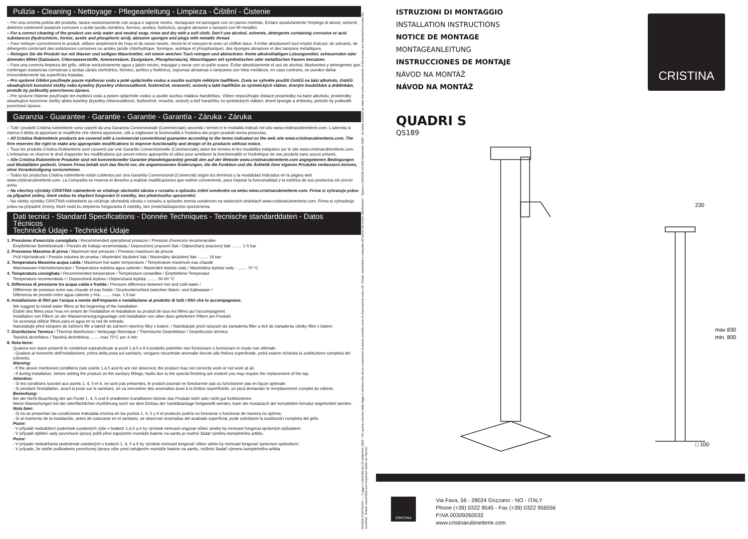Pulizia - Cleaning - Nettoyage - Pflegeanleitung - Limpieza - Čištění - Čistenie
– Per una corretta pulizia del prodotto, lavare esclusivamente con acqua e sapone neutro, risciaquare ed asciugare con un panno morbido. Evitare assolutamente l'impiego di alcool, solventi, detersivi contenenti sostanze corrosive o acide (acido cloridrico, formico, acetico, fosforico), spugne abrasive e tamponi con fili metallici.
– For a correct cleaning of the product use only water and neutral soap, rinse and dry with a soft cloth. Don't use alcohol, solvents, detergents containing corrosive or acid substances (hydrochloric, formic, acetic and phosphoric acid), abrasive sponges and plugs with metallic thread.
– Pour nettoyer correctement le produit, utilisez simplement de l'eau et du savon neutre, rincez-le et essuyez-le avec un chiffon doux. A éviter absolument tout emploi d'alcool, de solvants, de détergents contenant des substances corrosives ou acides (acide chlorhydrique, formique, acétique et phosphorique), des éponges abrasives et des tampons métalliques.
– Reinigen Sie die Produkt nur mit Wasser und seifigen Waschmittel, mit einem weichen Tuch reinigen und abtrocknen. Keine alkoholhaltigen Lösungsmittel, scheuernden oder ätzenden Mittel (Salzsäure, Chlorwasserstoffe, Ameisensäure, Essigsäure, Phosphorsäure), Waschlappen mit synthetischen oder metallischen Fasern benutzen.
– Para una correcta limpieza del grifo, utilizar exclusivamente agua y jabón neutro, enjuagar y secar con un paño suave. Evitar absolutamente el uso de alcohol, disolventes y detergentes que contengan sustancias corrosivas o ácidas (ácido clorhídrico, fórmico, acético y fosfórico), espumas abrasivas o tampones con hilos metálicos, en caso contrario, se pueden dañar irreversiblemente las superfícies tratadas.
– Pro správné čištění používejte pouze mýdlovou vodu a poté opláchněte vodou a osušte suchým měkkým hadříkem. Zcela se vyhněte použití čističů na bázi alkoholu, čističů obsahujících korozivní složky nebo kyseliny (kyseliny chlorovodíkové, fosforečné, mravenčí, octové) a také hadříkům ze syntetických vláken, drsným houbičkám a drátěnkám, protože by poškodily povrchovou úpravu.
– Pre správne čistenie používajte len mydlovú vodu a potom opláchnite vodou a osušte suchou mäkkou handričkou. Vôbec nepoužívajte čistiace prostriedky na báze alkoholu, prostriedky obsahujúce korozívne zložky alebo kyseliny (kyseliny chlorovodíkové, fosforečné, mravčie, octové) a tiež handričky zo syntetických vlákien, drsné špongie a drôtenky, pretože by poškodili povrchovú úpravu.
Garanzia - Guarantee - Garantie - Garantie - Garantía - Záruka - Záruka
– Tutti i prodotti Cristina rubinetterie sono coperti da una Garanzia Convenzionale (Commerciale) secondo i termini e le modalità indicati nel sito www.cristinarubinetterie.com. L'azienda si riserva il diritto di apportare le modifiche che ritterrà opportune, utili a migliorare la funzionalità e l'estetica dei propri prodotti senza preavviso.
– All Cristina Rubinetterie products are covered with a commercial conventional guarantee according to the terms indicated on the web site www.cristinarubinetterie.com. The firm reserves the right to make any appropriate modifications to improve functionality and design of its products without notice.
– Tous les produits Cristina Rubinetterie sont couverts par une Garantie Conventionnelle (Commerciale) selon les termes et les modalités indiquées sur le site www.cristinarubinetterie.com. L'entreprise se réserve le droit d'apporter les modifications qui seront retenu appropriés et utiles pour améliorer la fonctionnalité et l'esthétique de ses produits sans aucun préavis.
– Alle Cristina Rubinetterie Produkte sind mit konventioneller Garantie (Handelsgarantie) gemäß den auf der Website www.cristinarubinetterie.com angegebenen Bedingungen und Modalitäten gedeckt. Unsere Firma behält sich das Recht vor, die angemessenen Änderungen, die die Funktion und die Ästhetik ihrer eigenen Produkte verbessern können, ohne Vorankündigung vorzunehmen.
– Todos los productos Cristina rubinetterie están cubiertos por una Garantía Convencional (Comercial) según los términos y la modalidad indicados en la página web www.cristinarubinetterie.com. La Compañía se reserva el derecho a realizar modificaciones que estime conveniente, para mejorar la funcionalidad y la estética de sus productos sin previo aviso.
– Na všechny výrobky CRISTINA rubinetterie se vztahuje obchodní záruka v rozsahu a způsobu znění uvedeném na webu www.cristinarubinetterie.com. Firma si vyhrazuje právo na případné změny, které vedou ke zlepšení fungování či estetiky, bez předchozího upozornění.
– Na všetky výrobky CRISTINA rubinetterie sa vzťahuje obchodná záruka v rozsahu a spôsobe znenia uvedenom na webových stránkach www.cristinarubinetterie.com. Firma si vyhradzuje právo na prípadné zmeny, ktoré vedú ku zlepšeniu fungovania či estetiky, bez predchádzajúceho upozornenia.
Dati tecnici - Standard Specifications - Donnée Techniques - Tecnische standarddaten - Datos Técnicos
Technické Údaje - Technické Údaje
1. Pressione d'esercizio consigliata / Recommended operational pressure / Pression d'exercice recommandée
Empfohlener Betriebsdruck / Presión de trabajo recomendada / Doporučený pracovní tlak / Odporúčaný pracovný tlak: ........ 1-5 bar
2. Pressione Massima di prova / Maximum test pressure / Pression maximum de preuve
Prüf-Höchstdruck / Presión máxima de prueba / Maximální zkušební tlak / Maximálny skúšobný tlak :........ 16 bar
3. Temperatura Massima acqua calda / Maximum hot water temperature / Température maximum eau chaude
Warmwasser-Höchsttemperatur / Temperatura máxima agua caliente / Maximální teplota vody / Maximálna teplota vody : ........ 70 °C
4. Temperatura consigliata / Recommended temperature / Température conseillée / Empfohlene Temperatur
Temperatura recomendada / / Doporučená teplota / Odporúčaná teplota: ........ 50-60 °C
5. Differenza di pressione tra acqua calda e fredda / Pressure difference between hot and cold water /
Différence de pression entre eau chaude et eau froide / Druckunterschied zwischen Warm- und Kaltwasser /
Diferencia de presión entre agua caliente y fría: ........ max. 1,5 bar
6. Installazione di filtri per l'acqua a monte dell'impianto e installazione al prodotto di tutti i filtri che lo accompagnano.
We suggest to install water filters at the beginning of the installation
Etablir des filtres pour l'eau en amont de l'installation et installation au produit de tous les filtres qui l'accompagnent.
Installation von Filtern an der Wasserversorgungsanlage und Installation von allen dazu gelieferten Filtern am Produkt.
Se aconseja utilizar filtros para el agua en la red de entrada.
Nainstalujte před vstupem do zařízení filtr a taktéž do zařízení všechny filtry v balení. / Nainštalujte pred vstupom do zariadenia filter a tiež do zariadenia všetky filtre v balení.
7. Disinfezione Termica / Thermal disinfection / Nettoyage thermique / Thermische Desinfektion / Desinfección térmica
Tepelná dezinfekce / Tepelná dezinfekcia ........ max 70°C per 4 min
8. Nota bene:
Qualora non siano presenti le condizioni sopraindicate ai punti 1,4,5 e 6 il prodotto potrebbe non funzionare o funzionare in modo non ottimale.
- Qualora al momento dell'installazione, prima della posa sul sanitario, vengano riscontrate anomalie dovute alla finitura superficiale, potrà essere richiesta la sostituzione completa del rubinetto.
Warning:
- If the above mentioned conditions (see points 1,4,5 and 6) are not observed, the product may not correctly work or not work at all.
- If during installation, before setting the product on the sanitary fittings, faults due to the special finishing are evident you may require the replacement of the tap.
Attention:
- Si les conditions susvisé aux points 1, 4, 5 et 6, ne sont pas présentes, le produit pourrait ne fonctionner pas ou fonctionner pas en façon optimale.
- Si pendant l'installation, avant la pose sur le sanitaire, on va rencontrer des anomalies dues à la finition superficielle, on peut demander le remplacement complet du robinet.
Bemerkung:
Bei der Nicht-Beachtung der am Punkt 1, 4, 5 und 6 erwähnten Konditionen könnte das Produkt nicht oder nicht gut funktionieren.
Wenn Abweichungen bei der oberflächlichen Ausführung noch vor dem Einbau der Sanitätsanlage festgestellt werden, kann der Austausch der kompletten Armatur angefordert werden.
Nota bien:
- Si no se presentan las condiciones indicadas encima en los puntos 1, 4, 5 y 6 el producto podría no funcionar o funcionar de manera no óptima;
- Si al momento de la instalación, antes de colocarse en el sanitario, se observan anomalías del acabado superficial, pude solicitarse la sustitución completa del grifo.
Pozor:
- V případě nedodržení podmínek uvedených výše v bodech 1,4,5 a 6 by výrobek nemusel ungovat vůbec anebo by nemusel fungovat správným způsobem.
- V případě zjištění vady povrchové úpravy ještě před započetím montáže baterie na sanitu je možné žádat výměnu kompletního artiklu.
Pozor:
- V prípade nedodržania podmienok uvedených v bodoch 1, 4, 5 a 6 by výrobok nemusel fungovať vôbec alebo by nemusel fungovať správnym spôsobom;
- V prípade, že zistíte poškodenie povrchovej úpravy ešte pred zahájením montáže batérie na sanitu, môžete žiadať výmenu kompletného artikla
06/2018 AT20766A67 — "Legge n.166/2009 del 25 settembre 2009 - Per quanto previsto dalla legge si dichiara che alcuni componenti di questo prodotto sono di importazione extra UE. Testati, assemblati e collaudati all'interno del nostro stabilimento". "Bylaw n.166/2009 dd.25th September 2009 - As bylaw enacted we state that some components of this product are imported from extra-Eu countries. Tested, assembled and inspected inside our factory."
ISTRUZIONI DI MONTAGGIO
INSTALLATION INSTRUCTIONS
NOTICE DE MONTAGE
MONTAGEANLEITUNG
INSTRUCCIONES DE MONTAJE
NÁVOD NA MONTÁŽ
NÁVOD NA MONTÁŽ
CRISTINA
QUADRI S
QS189
230
max 830
min. 800
□ 100
CRISTINA
Via Fava, 56 - 28024 Gozzano - NO - ITALY
Phone (+39) 0322 9545 - Fax (+39) 0322 956556
P.IVA 00309260032
www.cristinarubinetterie.com